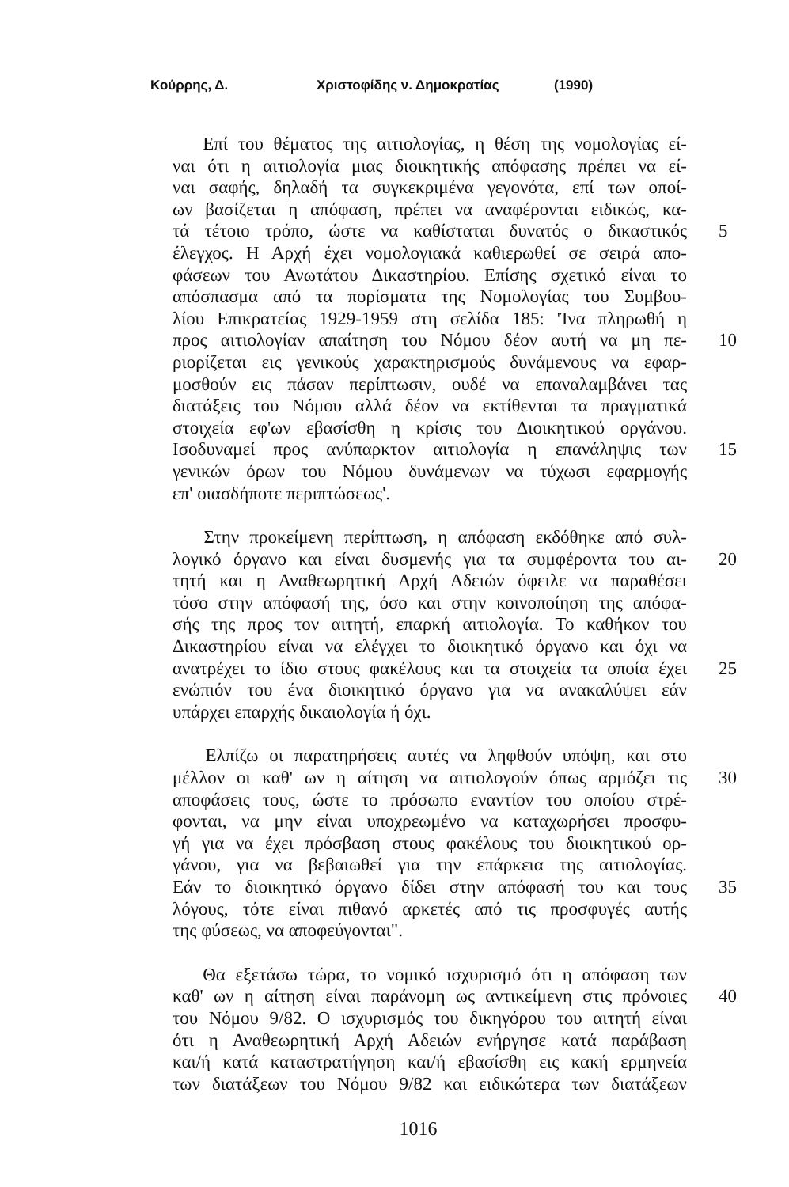Κούρρης, Δ. Χριστοφίδης ν. Δημοκρατίας (1990)
Επί του θέματος της αιτιολογίας, η θέση της νομολογίας εί-
ναι ότι η αιτιολογία μιας διοικητικής απόφασης πρέπει να εί-
ναι σαφής, δηλαδή τα συγκεκριμένα γεγονότα, επί των οποί-
ων βασίζεται η απόφαση, πρέπει να αναφέρονται ειδικώς, κα-
τά τέτοιο τρόπο, ώστε να καθίσταται δυνατός ο δικαστικός
5
έλεγχος. Η Αρχή έχει νομολογιακά καθιερωθεί σε σειρά απο-
φάσεων του Ανωτάτου Δικαστηρίου. Επίσης σχετικό είναι το
απόσπασμα από τα πορίσματα της Νομολογίας του Συμβου-
λίου Επικρατείας 1929-1959 στη σελίδα 185: 'Ίνα πληρωθή η
προς αιτιολογίαν απαίτηση του Νόμου δέον αυτή να μη πε-
10
ριορίζεται εις γενικούς χαρακτηρισμούς δυνάμενους να εφαρ-
μοσθούν εις πάσαν περίπτωσιν, ουδέ να επαναλαμβάνει τας
διατάξεις του Νόμου αλλά δέον να εκτίθενται τα πραγματικά
στοιχεία εφ'ων εβασίσθη η κρίσις του Διοικητικού οργάνου.
Ισοδυναμεί προς ανύπαρκτον αιτιολογία η επανάληψις των
15
γενικών όρων του Νόμου δυνάμενων να τύχωσι εφαρμογής
επ' οιασδήποτε περιπτώσεως'.
Στην προκείμενη περίπτωση, η απόφαση εκδόθηκε από συλ-
λογικό όργανο και είναι δυσμενής για τα συμφέροντα του αι-
20
τητή και η Αναθεωρητική Αρχή Αδειών όφειλε να παραθέσει
τόσο στην απόφασή της, όσο και στην κοινοποίηση της απόφα-
σής της προς τον αιτητή, επαρκή αιτιολογία. Το καθήκον του
Δικαστηρίου είναι να ελέγχει το διοικητικό όργανο και όχι να
ανατρέχει το ίδιο στους φακέλους και τα στοιχεία τα οποία έχει
25
ενώπιόν του ένα διοικητικό όργανο για να ανακαλύψει εάν
υπάρχει επαρχής δικαιολογία ή όχι.
Ελπίζω οι παρατηρήσεις αυτές να ληφθούν υπόψη, και στο
μέλλον οι καθ' ων η αίτηση να αιτιολογούν όπως αρμόζει τις
30
αποφάσεις τους, ώστε το πρόσωπο εναντίον του οποίου στρέ-
φονται, να μην είναι υποχρεωμένο να καταχωρήσει προσφυ-
γή για να έχει πρόσβαση στους φακέλους του διοικητικού ορ-
γάνου, για να βεβαιωθεί για την επάρκεια της αιτιολογίας.
Εάν το διοικητικό όργανο δίδει στην απόφασή του και τους
35
λόγους, τότε είναι πιθανό αρκετές από τις προσφυγές αυτής
της φύσεως, να αποφεύγονται".
Θα εξετάσω τώρα, το νομικό ισχυρισμό ότι η απόφαση των
καθ' ων η αίτηση είναι παράνομη ως αντικείμενη στις πρόνοιες
40
του Νόμου 9/82. Ο ισχυρισμός του δικηγόρου του αιτητή είναι
ότι η Αναθεωρητική Αρχή Αδειών ενήργησε κατά παράβαση
και/ή κατά καταστρατήγηση και/ή εβασίσθη εις κακή ερμηνεία
των διατάξεων του Νόμου 9/82 και ειδικώτερα των διατάξεων
1016